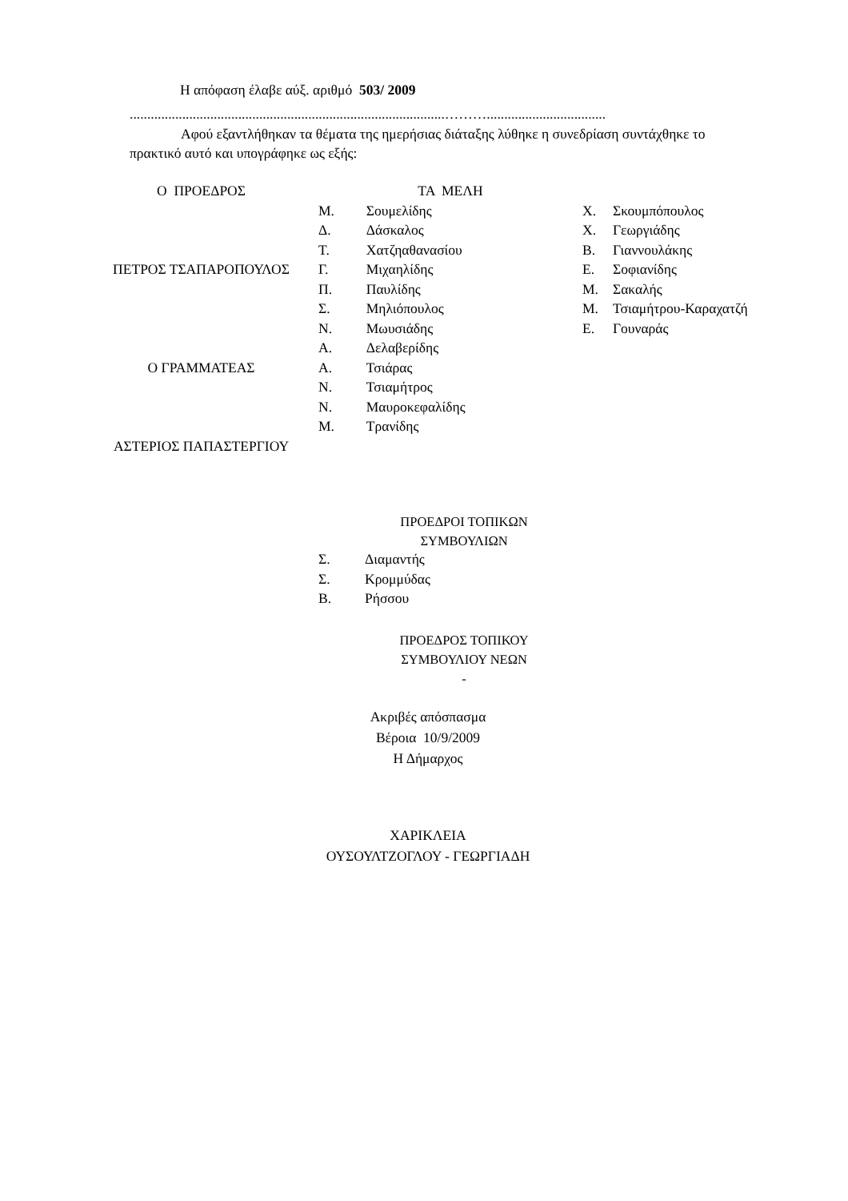Η απόφαση έλαβε αύξ. αριθμό 503/ 2009
..........................................................................................………..................................
Αφού εξαντλήθηκαν τα θέματα της ημερήσιας διάταξης λύθηκε η συνεδρίαση συντάχθηκε το πρακτικό αυτό και υπογράφηκε ως εξής:
| Ο ΠΡΟΕΔΡΟΣ | ΤΑ ΜΕΛΗ | | | |
| | Μ. | Σουμελίδης | Χ. | Σκουμπόπουλος |
| | Δ. | Δάσκαλος | Χ. | Γεωργιάδης |
| | Τ. | Χατζηαθανασίου | Β. | Γιαννουλάκης |
| ΠΕΤΡΟΣ ΤΣΑΠΑΡΟΠΟΥΛΟΣ | Γ. | Μιχαηλίδης | Ε. | Σοφιανίδης |
| | Π. | Παυλίδης | Μ. | Σακαλής |
| | Σ. | Μηλιόπουλος | Μ. | Τσιαμήτρου-Καραχατζή |
| | Ν. | Μωυσιάδης | Ε. | Γουναράς |
| | Α. | Δελαβερίδης | | |
| Ο ΓΡΑΜΜΑΤΕΑΣ | Α. | Τσιάρας | | |
| | Ν. | Τσιαμήτρος | | |
| | Ν. | Μαυροκεφαλίδης | | |
| | Μ. | Τρανίδης | | |
| ΑΣΤΕΡΙΟΣ ΠΑΠΑΣΤΕΡΓΙΟΥ | | | | |
ΠΡΟΕΔΡΟΙ ΤΟΠΙΚΩΝ
ΣΥΜΒΟΥΛΙΩΝ
| Σ. | Διαμαντής |
| Σ. | Κρομμύδας |
| Β. | Ρήσσου |
ΠΡΟΕΔΡΟΣ ΤΟΠΙΚΟΥ
ΣΥΜΒΟΥΛΙΟΥ ΝΕΩΝ
-
Ακριβές απόσπασμα
Βέροια 10/9/2009
Η Δήμαρχος
ΧΑΡΙΚΛΕΙΑ
ΟΥΣΟΥΛΤΖΟΓΛΟΥ - ΓΕΩΡΓΙΑΔΗ